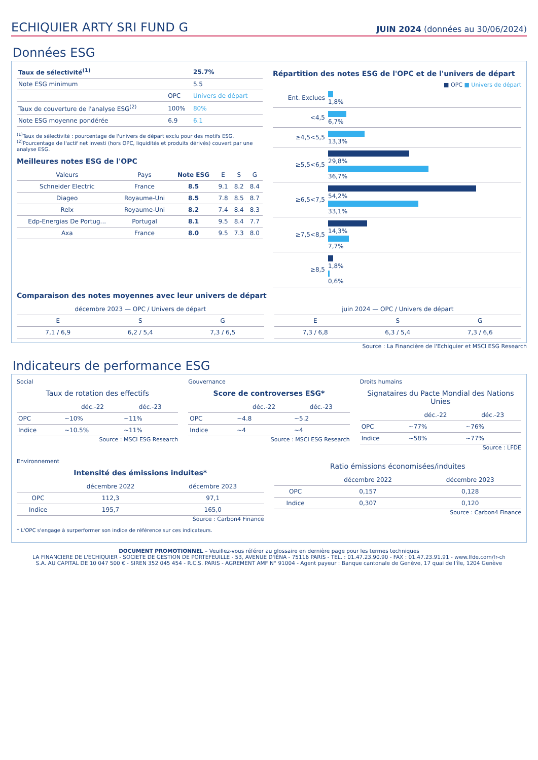ECHIQUIER ARTY SRI FUND G
JUIN 2024 (données au 30/06/2024)
Données ESG
| Taux de sélectivité<sup>(1)</sup> | | 25.7% |
| Note ESG minimum | | 5.5 |
| | OPC | Univers de départ |
| Taux de couverture de l'analyse ESG<sup>(2)</sup> | 100% | 80% |
| Note ESG moyenne pondérée | 6.9 | 6.1 |
<sup>(1)</sup> Taux de sélectivité : pourcentage de l'univers de départ exclu pour des motifs ESG.
<sup>(2)</sup> Pourcentage de l'actif net investi (hors OPC, liquidités et produits dérivés) couvert par une analyse ESG.
Meilleures notes ESG de l'OPC
| Valeurs | Pays | Note ESG | E | S | G |
| --- | --- | --- | --- | --- | --- |
| Schneider Electric | France | 8.5 | 9.1 | 8.2 | 8.4 |
| Diageo | Royaume-Uni | 8.5 | 7.8 | 8.5 | 8.7 |
| Relx | Royaume-Uni | 8.2 | 7.4 | 8.4 | 8.3 |
| Edp-Energias De Portug... | Portugal | 8.1 | 9.5 | 8.4 | 7.7 |
| Axa | France | 8.0 | 9.5 | 7.3 | 8.0 |
Répartition des notes ESG de l'OPC et de l'univers de départ
■ OPC ■ Univers de départ
| Ent. Exclues | 1,8% |
| <4,5 | 6,7% |
| ≥4,5<5,5 | 13,3% |
| ≥5,5<6,5 | 29,8% 36,7% |
| ≥6,5<7,5 | 54,2% 33,1% |
| ≥7,5<8,5 | 14,3% 7,7% |
| ≥8,5 | 1,8% 0,6% |
Comparaison des notes moyennes avec leur univers de départ
| décembre 2023 — OPC / Univers de départ | | |
| --- | --- | --- |
| E | S | G |
| 7,1 / 6,9 | 6,2 / 5,4 | 7,3 / 6,5 |
| juin 2024 — OPC / Univers de départ | | |
| --- | --- | --- |
| E | S | G |
| 7,3 / 6,8 | 6,3 / 5,4 | 7,3 / 6,6 |
Source : La Financière de l'Echiquier et MSCI ESG Research
Indicateurs de performance ESG
Social
Taux de rotation des effectifs
| | déc.-22 | déc.-23 |
| --- | --- | --- |
| OPC | ~10% | ~11% |
| Indice | ~10.5% | ~11% |
Source : MSCI ESG Research
Gouvernance
Score de controverses ESG*
| | déc.-22 | déc.-23 |
| --- | --- | --- |
| OPC | ~4.8 | ~5.2 |
| Indice | ~4 | ~4 |
Source : MSCI ESG Research
Droits humains
Signataires du Pacte Mondial des Nations Unies
| | déc.-22 | déc.-23 |
| --- | --- | --- |
| OPC | ~77% | ~76% |
| Indice | ~58% | ~77% |
Source : LFDE
Environnement
Intensité des émissions induites*
| | décembre 2022 | décembre 2023 |
| --- | --- | --- |
| OPC | 112,3 | 97,1 |
| Indice | 195,7 | 165,0 |
Source : Carbon4 Finance
Ratio émissions économisées/induites
| | décembre 2022 | décembre 2023 |
| --- | --- | --- |
| OPC | 0,157 | 0,128 |
| Indice | 0,307 | 0,120 |
Source : Carbon4 Finance
* L'OPC s'engage à surperformer son indice de référence sur ces indicateurs.
DOCUMENT PROMOTIONNEL – Veuillez-vous référer au glossaire en dernière page pour les termes techniques
LA FINANCIERE DE L'ECHIQUIER - SOCIETE DE GESTION DE PORTEFEUILLE - 53, AVENUE D'IÉNA - 75116 PARIS - TEL. : 01.47.23.90.90 - FAX : 01.47.23.91.91 - www.lfde.com/fr-ch
S.A. AU CAPITAL DE 10 047 500 € - SIREN 352 045 454 - R.C.S. PARIS - AGREMENT AMF N° 91004 - Agent payeur : Banque cantonale de Genève, 17 quai de l'île, 1204 Genève